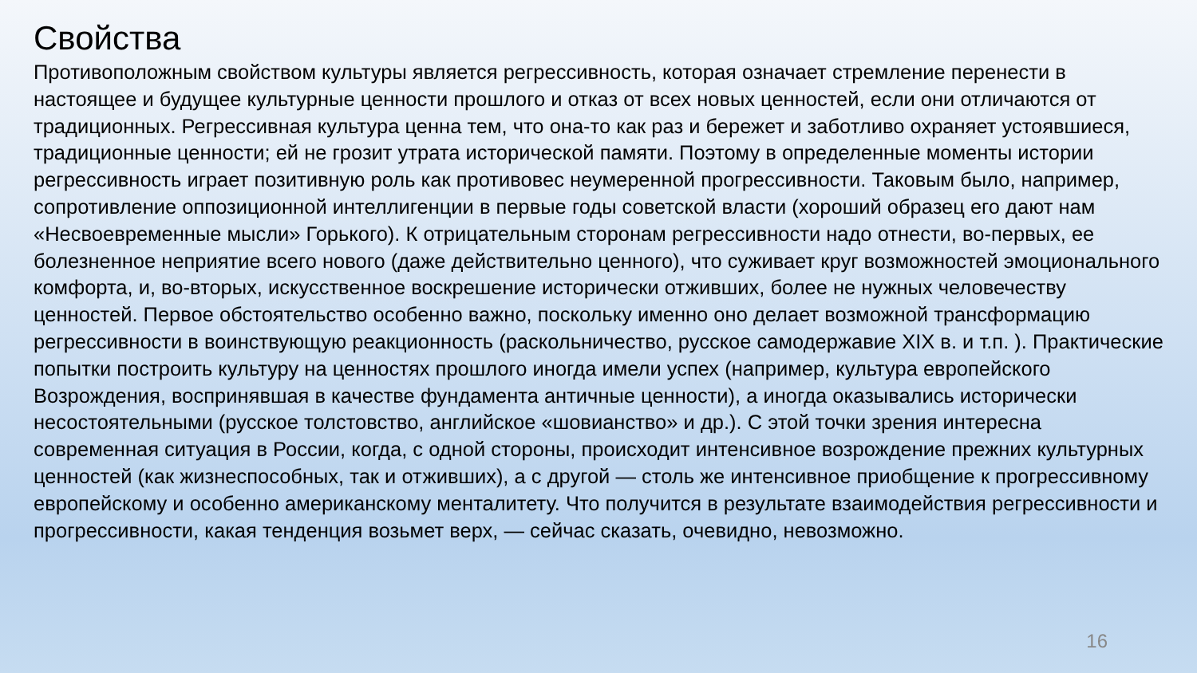Свойства
Противоположным свойством культуры является регрессивность, которая означает стремление перенести в настоящее и будущее культурные ценности прошлого и отказ от всех новых ценностей, если они отличаются от традиционных. Регрессивная культура ценна тем, что она-то как раз и бережет и заботливо охраняет устоявшиеся, традиционные ценности; ей не грозит утрата исторической памяти. Поэтому в определенные моменты истории регрессивность играет позитивную роль как противовес неумеренной прогрессивности. Таковым было, например, сопротивление оппозиционной интеллигенции в первые годы советской власти (хороший образец его дают нам «Несвоевременные мысли» Горького). К отрицательным сторонам регрессивности надо отнести, во-первых, ее болезненное неприятие всего нового (даже действительно ценного), что суживает круг возможностей эмоционального комфорта, и, во-вторых, искусственное воскрешение исторически отживших, более не нужных человечеству ценностей. Первое обстоятельство особенно важно, поскольку именно оно делает возможной трансформацию регрессивности в воинствующую реакционность (раскольничество, русское самодержавие XIX в. и т.п. ). Практические попытки построить культуру на ценностях прошлого иногда имели успех (например, культура европейского Возрождения, воспринявшая в качестве фундамента античные ценности), а иногда оказывались исторически несостоятельными (русское толстовство, английское «шовианство» и др.). С этой точки зрения интересна современная ситуация в России, когда, с одной стороны, происходит интенсивное возрождение прежних культурных ценностей (как жизнеспособных, так и отживших), а с другой — столь же интенсивное приобщение к прогрессивному европейскому и особенно американскому менталитету. Что получится в результате взаимодействия регрессивности и прогрессивности, какая тенденция возьмет верх, — сейчас сказать, очевидно, невозможно.
16